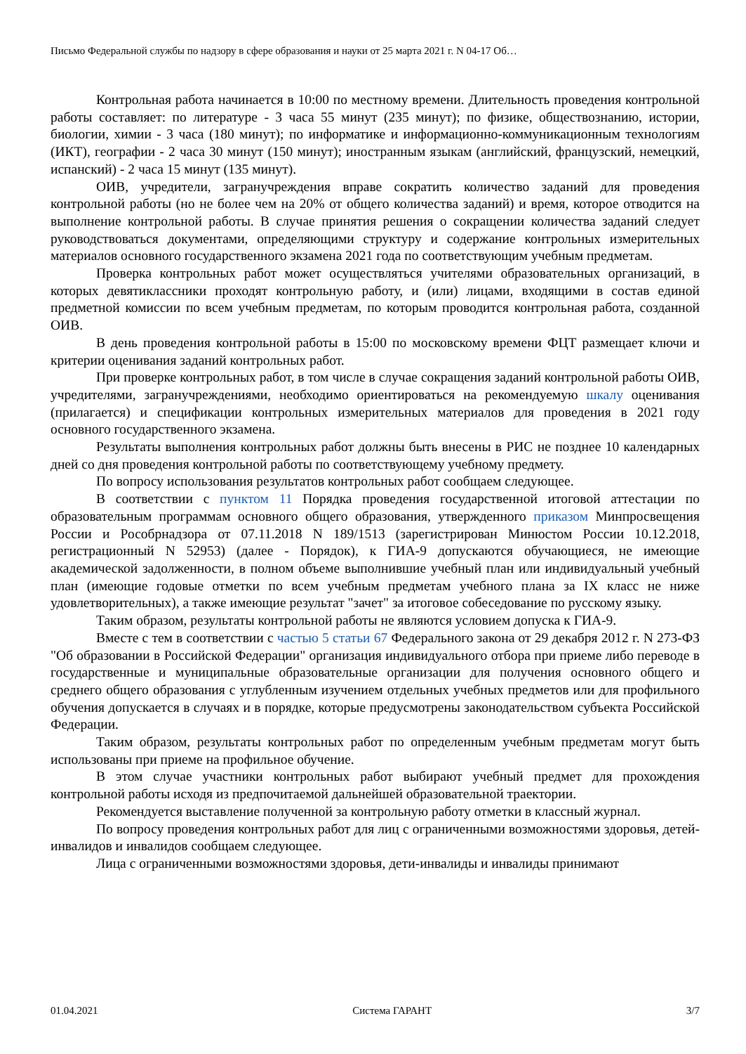Письмо Федеральной службы по надзору в сфере образования и науки от 25 марта 2021 г. N 04-17 Об…
Контрольная работа начинается в 10:00 по местному времени. Длительность проведения контрольной работы составляет: по литературе - 3 часа 55 минут (235 минут); по физике, обществознанию, истории, биологии, химии - 3 часа (180 минут); по информатике и информационно-коммуникационным технологиям (ИКТ), географии - 2 часа 30 минут (150 минут); иностранным языкам (английский, французский, немецкий, испанский) - 2 часа 15 минут (135 минут).
ОИВ, учредители, загранучреждения вправе сократить количество заданий для проведения контрольной работы (но не более чем на 20% от общего количества заданий) и время, которое отводится на выполнение контрольной работы. В случае принятия решения о сокращении количества заданий следует руководствоваться документами, определяющими структуру и содержание контрольных измерительных материалов основного государственного экзамена 2021 года по соответствующим учебным предметам.
Проверка контрольных работ может осуществляться учителями образовательных организаций, в которых девятиклассники проходят контрольную работу, и (или) лицами, входящими в состав единой предметной комиссии по всем учебным предметам, по которым проводится контрольная работа, созданной ОИВ.
В день проведения контрольной работы в 15:00 по московскому времени ФЦТ размещает ключи и критерии оценивания заданий контрольных работ.
При проверке контрольных работ, в том числе в случае сокращения заданий контрольной работы ОИВ, учредителями, загранучреждениями, необходимо ориентироваться на рекомендуемую шкалу оценивания (прилагается) и спецификации контрольных измерительных материалов для проведения в 2021 году основного государственного экзамена.
Результаты выполнения контрольных работ должны быть внесены в РИС не позднее 10 календарных дней со дня проведения контрольной работы по соответствующему учебному предмету.
По вопросу использования результатов контрольных работ сообщаем следующее.
В соответствии с пунктом 11 Порядка проведения государственной итоговой аттестации по образовательным программам основного общего образования, утвержденного приказом Минпросвещения России и Рособрнадзора от 07.11.2018 N 189/1513 (зарегистрирован Минюстом России 10.12.2018, регистрационный N 52953) (далее - Порядок), к ГИА-9 допускаются обучающиеся, не имеющие академической задолженности, в полном объеме выполнившие учебный план или индивидуальный учебный план (имеющие годовые отметки по всем учебным предметам учебного плана за IX класс не ниже удовлетворительных), а также имеющие результат "зачет" за итоговое собеседование по русскому языку.
Таким образом, результаты контрольной работы не являются условием допуска к ГИА-9.
Вместе с тем в соответствии с частью 5 статьи 67 Федерального закона от 29 декабря 2012 г. N 273-ФЗ "Об образовании в Российской Федерации" организация индивидуального отбора при приеме либо переводе в государственные и муниципальные образовательные организации для получения основного общего и среднего общего образования с углубленным изучением отдельных учебных предметов или для профильного обучения допускается в случаях и в порядке, которые предусмотрены законодательством субъекта Российской Федерации.
Таким образом, результаты контрольных работ по определенным учебным предметам могут быть использованы при приеме на профильное обучение.
В этом случае участники контрольных работ выбирают учебный предмет для прохождения контрольной работы исходя из предпочитаемой дальнейшей образовательной траектории.
Рекомендуется выставление полученной за контрольную работу отметки в классный журнал.
По вопросу проведения контрольных работ для лиц с ограниченными возможностями здоровья, детей-инвалидов и инвалидов сообщаем следующее.
Лица с ограниченными возможностями здоровья, дети-инвалиды и инвалиды принимают
01.04.2021 Система ГАРАНТ 3/7